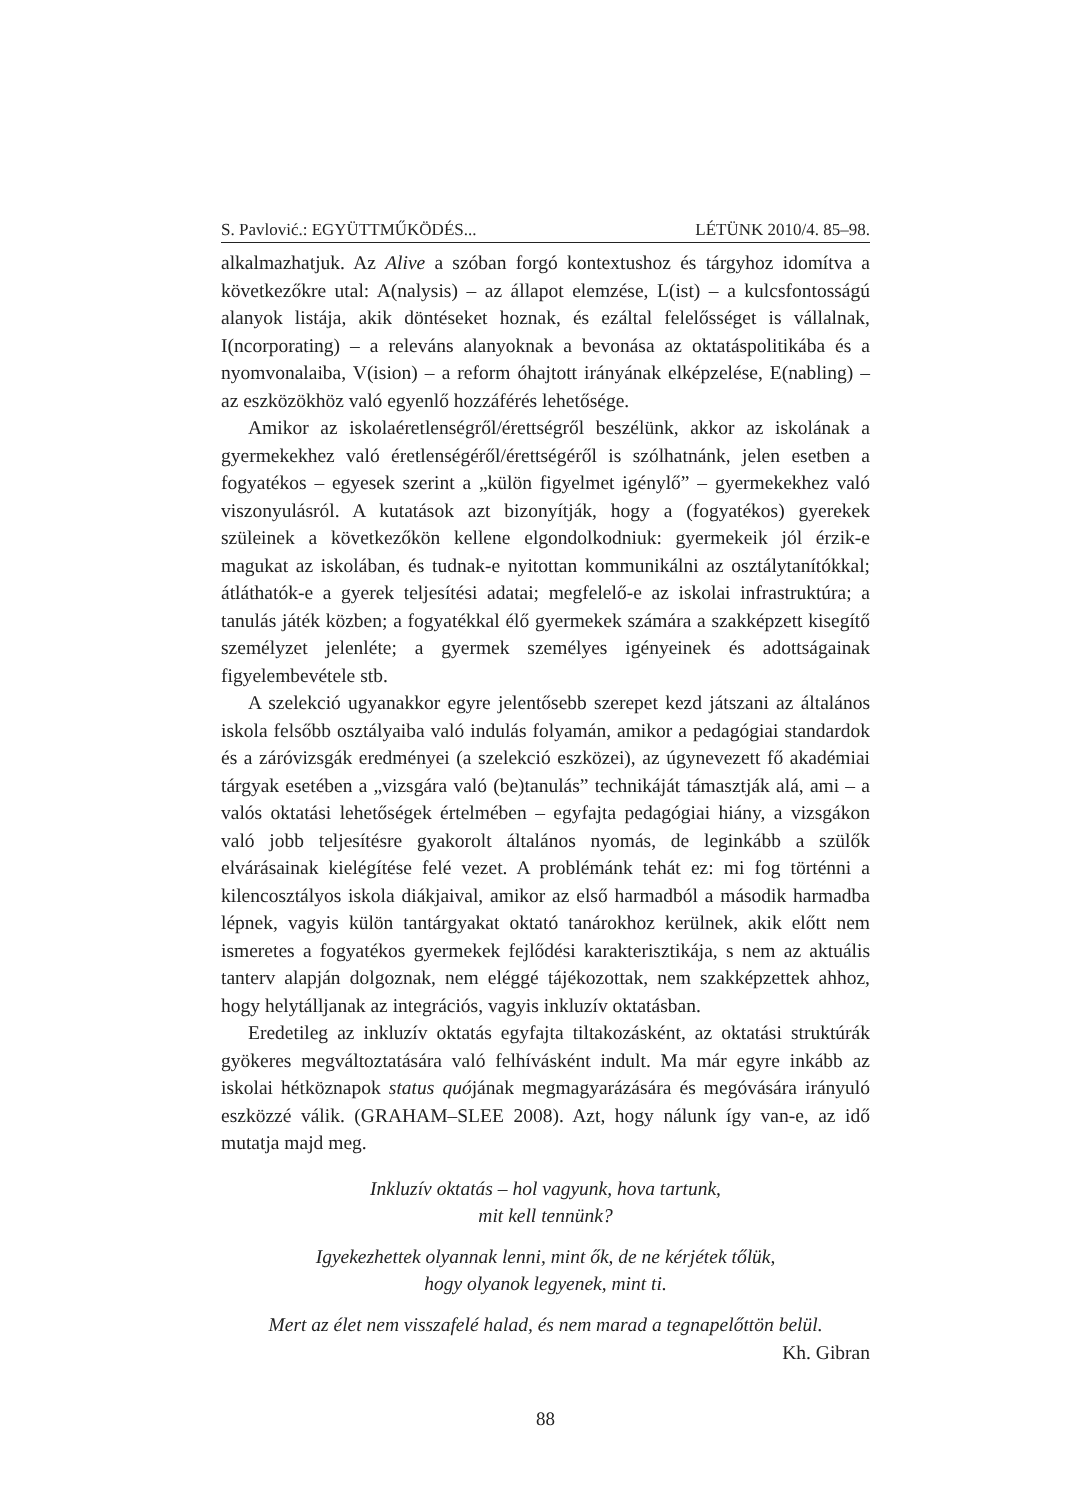S. Pavlović.: EGYÜTTMŰKÖDÉS... LÉTÜNK 2010/4. 85–98.
alkalmazhatjuk. Az Alive a szóban forgó kontextushoz és tárgyhoz idomítva a következőkre utal: A(nalysis) – az állapot elemzése, L(ist) – a kulcsfontosságú alanyok listája, akik döntéseket hoznak, és ezáltal felelősséget is vállalnak, I(ncorporating) – a releváns alanyoknak a bevonása az oktatáspolitikába és a nyomvonalaiba, V(ision) – a reform óhajtott irányának elképzelése, E(nabling) – az eszközökhöz való egyenlő hozzáférés lehetősége.
Amikor az iskolaéretlenségről/érettségről beszélünk, akkor az iskolának a gyermekekhez való éretlenségéről/érettségéről is szólhatnánk, jelen esetben a fogyatékos – egyesek szerint a „külön figyelmet igénylő” – gyermekekhez való viszonyulásról. A kutatások azt bizonyítják, hogy a (fogyatékos) gyerekek szüleinek a következőkön kellene elgondolkodniuk: gyermekeik jól érzik-e magukat az iskolában, és tudnak-e nyitottan kommunikálni az osztálytanítókkal; átláthatók-e a gyerek teljesítési adatai; megfelelő-e az iskolai infrastruktúra; a tanulás játék közben; a fogyatékkal élő gyermekek számára a szakképzett kisegítő személyzet jelenléte; a gyermek személyes igényeinek és adottságainak figyelembevétele stb.
A szelekció ugyanakkor egyre jelentősebb szerepet kezd játszani az általános iskola felsőbb osztályaiba való indulás folyamán, amikor a pedagógiai standardok és a záróvizsgák eredményei (a szelekció eszközei), az úgynevezett fő akadémiai tárgyak esetében a „vizsgára való (be)tanulás” technikáját támasztják alá, ami – a valós oktatási lehetőségek értelmében – egyfajta pedagógiai hiány, a vizsgákon való jobb teljesítésre gyakorolt általános nyomás, de leginkább a szülők elvárásainak kielégítése felé vezet. A problémánk tehát ez: mi fog történni a kilencosztályos iskola diákjaival, amikor az első harmadból a második harmadba lépnek, vagyis külön tantárgyakat oktató tanárokhoz kerülnek, akik előtt nem ismeretes a fogyatékos gyermekek fejlődési karakterisztikája, s nem az aktuális tanterv alapján dolgoznak, nem eléggé tájékozottak, nem szakképzettek ahhoz, hogy helytálljanak az integrációs, vagyis inkluzív oktatásban.
Eredetileg az inkluzív oktatás egyfajta tiltakozásként, az oktatási struktúrák gyökeres megváltoztatására való felhívásként indult. Ma már egyre inkább az iskolai hétköznapok status quójának megmagyarázására és megóvására irányuló eszközzé válik. (GRAHAM–SLEE 2008). Azt, hogy nálunk így van-e, az idő mutatja majd meg.
Inkluzív oktatás – hol vagyunk, hova tartunk,
mit kell tennünk?
Igyekezhettek olyannak lenni, mint ők, de ne kérjétek tőlük,
hogy olyanok legyenek, mint ti.
Mert az élet nem visszafelé halad, és nem marad a tegnapelőttön belül.
Kh. Gibran
88